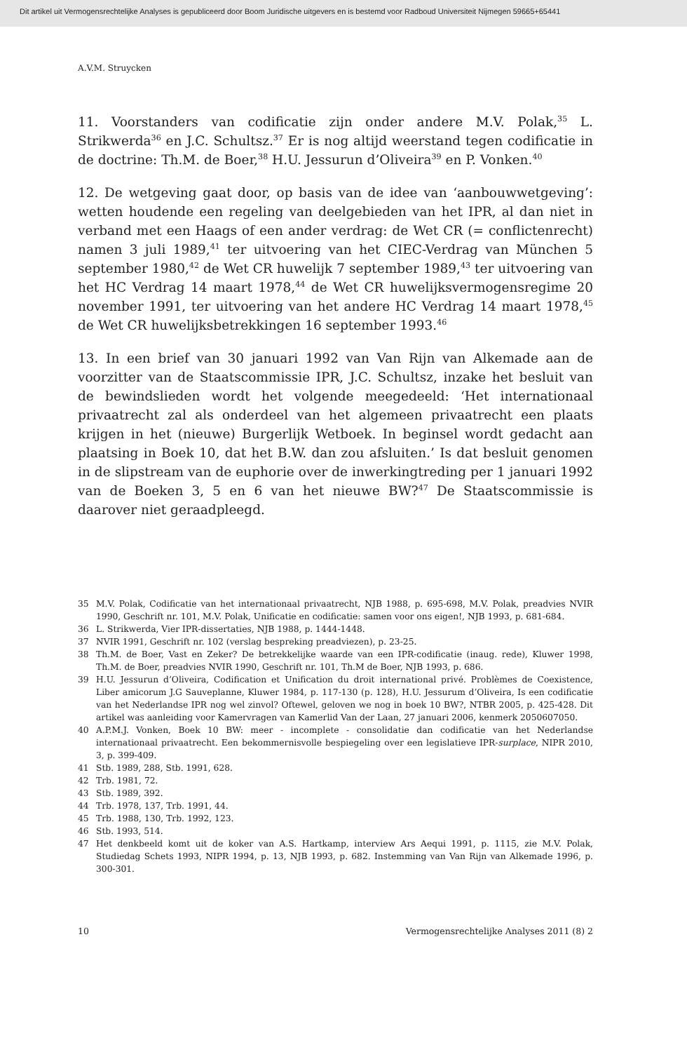Dit artikel uit Vermogensrechtelijke Analyses is gepubliceerd door Boom Juridische uitgevers en is bestemd voor Radboud Universiteit Nijmegen 59665+65441
A.V.M. Struycken
11. Voorstanders van codificatie zijn onder andere M.V. Polak,<sup>35</sup> L. Strikwerda<sup>36</sup> en J.C. Schultsz.<sup>37</sup> Er is nog altijd weerstand tegen codificatie in de doctrine: Th.M. de Boer,<sup>38</sup> H.U. Jessurun d’Oliveira<sup>39</sup> en P. Vonken.<sup>40</sup>
12. De wetgeving gaat door, op basis van de idee van ‘aanbouwwetgeving’: wetten houdende een regeling van deelgebieden van het IPR, al dan niet in verband met een Haags of een ander verdrag: de Wet CR (= conflictenrecht) namen 3 juli 1989,<sup>41</sup> ter uitvoering van het CIEC-Verdrag van München 5 september 1980,<sup>42</sup> de Wet CR huwelijk 7 september 1989,<sup>43</sup> ter uitvoering van het HC Verdrag 14 maart 1978,<sup>44</sup> de Wet CR huwelijksvermogensregime 20 november 1991, ter uitvoering van het andere HC Verdrag 14 maart 1978,<sup>45</sup> de Wet CR huwelijksbetrekkingen 16 september 1993.<sup>46</sup>
13. In een brief van 30 januari 1992 van Van Rijn van Alkemade aan de voorzitter van de Staatscommissie IPR, J.C. Schultsz, inzake het besluit van de bewindslieden wordt het volgende meegedeeld: ‘Het internationaal privaatrecht zal als onderdeel van het algemeen privaatrecht een plaats krijgen in het (nieuwe) Burgerlijk Wetboek. In beginsel wordt gedacht aan plaatsing in Boek 10, dat het B.W. dan zou afsluiten.’ Is dat besluit genomen in de slipstream van de euphorie over de inwerkingtreding per 1 januari 1992 van de Boeken 3, 5 en 6 van het nieuwe BW?<sup>47</sup> De Staatscommissie is daarover niet geraadpleegd.
35 M.V. Polak, Codificatie van het internationaal privaatrecht, NJB 1988, p. 695-698, M.V. Polak, preadvies NVIR 1990, Geschrift nr. 101, M.V. Polak, Unificatie en codificatie: samen voor ons eigen!, NJB 1993, p. 681-684.
36 L. Strikwerda, Vier IPR-dissertaties, NJB 1988, p. 1444-1448.
37 NVIR 1991, Geschrift nr. 102 (verslag bespreking preadviezen), p. 23-25.
38 Th.M. de Boer, Vast en Zeker? De betrekkelijke waarde van een IPR-codificatie (inaug. rede), Kluwer 1998, Th.M. de Boer, preadvies NVIR 1990, Geschrift nr. 101, Th.M de Boer, NJB 1993, p. 686.
39 H.U. Jessurun d’Oliveira, Codification et Unification du droit international privé. Problèmes de Coexistence, Liber amicorum J.G Sauveplanne, Kluwer 1984, p. 117-130 (p. 128), H.U. Jessurum d’Oliveira, Is een codificatie van het Nederlandse IPR nog wel zinvol? Oftewel, geloven we nog in boek 10 BW?, NTBR 2005, p. 425-428. Dit artikel was aanleiding voor Kamervragen van Kamerlid Van der Laan, 27 januari 2006, kenmerk 2050607050.
40 A.P.M.J. Vonken, Boek 10 BW: meer - incomplete - consolidatie dan codificatie van het Nederlandse internationaal privaatrecht. Een bekommernisvolle bespiegeling over een legislatieve IPR-surplace, NIPR 2010, 3, p. 399-409.
41 Stb. 1989, 288, Stb. 1991, 628.
42 Trb. 1981, 72.
43 Stb. 1989, 392.
44 Trb. 1978, 137, Trb. 1991, 44.
45 Trb. 1988, 130, Trb. 1992, 123.
46 Stb. 1993, 514.
47 Het denkbeeld komt uit de koker van A.S. Hartkamp, interview Ars Aequi 1991, p. 1115, zie M.V. Polak, Studiedag Schets 1993, NIPR 1994, p. 13, NJB 1993, p. 682. Instemming van Van Rijn van Alkemade 1996, p. 300-301.
10 Vermogensrechtelijke Analyses 2011 (8) 2